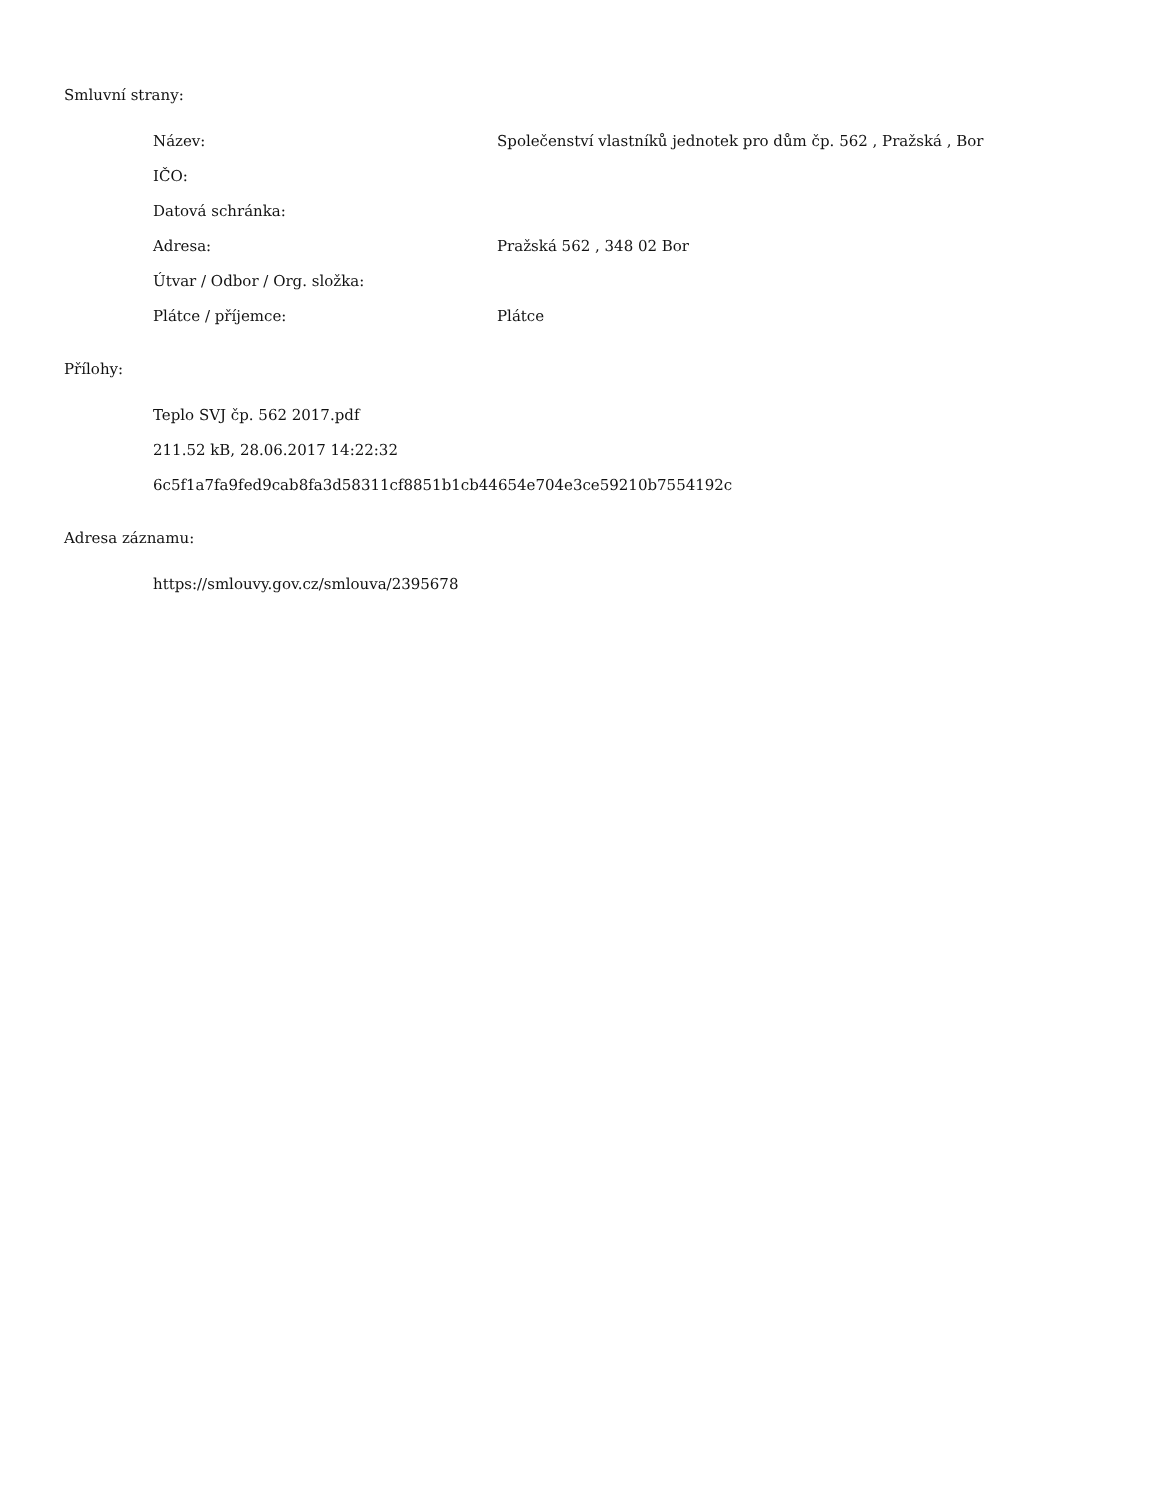Smluvní strany:
| Název: | Společenství vlastníků jednotek pro dům čp. 562 , Pražská , Bor |
| IČO: | |
| Datová schránka: | |
| Adresa: | Pražská 562 , 348 02 Bor |
| Útvar / Odbor / Org. složka: | |
| Plátce / příjemce: | Plátce |
Přílohy:
Teplo SVJ čp. 562 2017.pdf
211.52 kB, 28.06.2017 14:22:32
6c5f1a7fa9fed9cab8fa3d58311cf8851b1cb44654e704e3ce59210b7554192c
Adresa záznamu:
https://smlouvy.gov.cz/smlouva/2395678